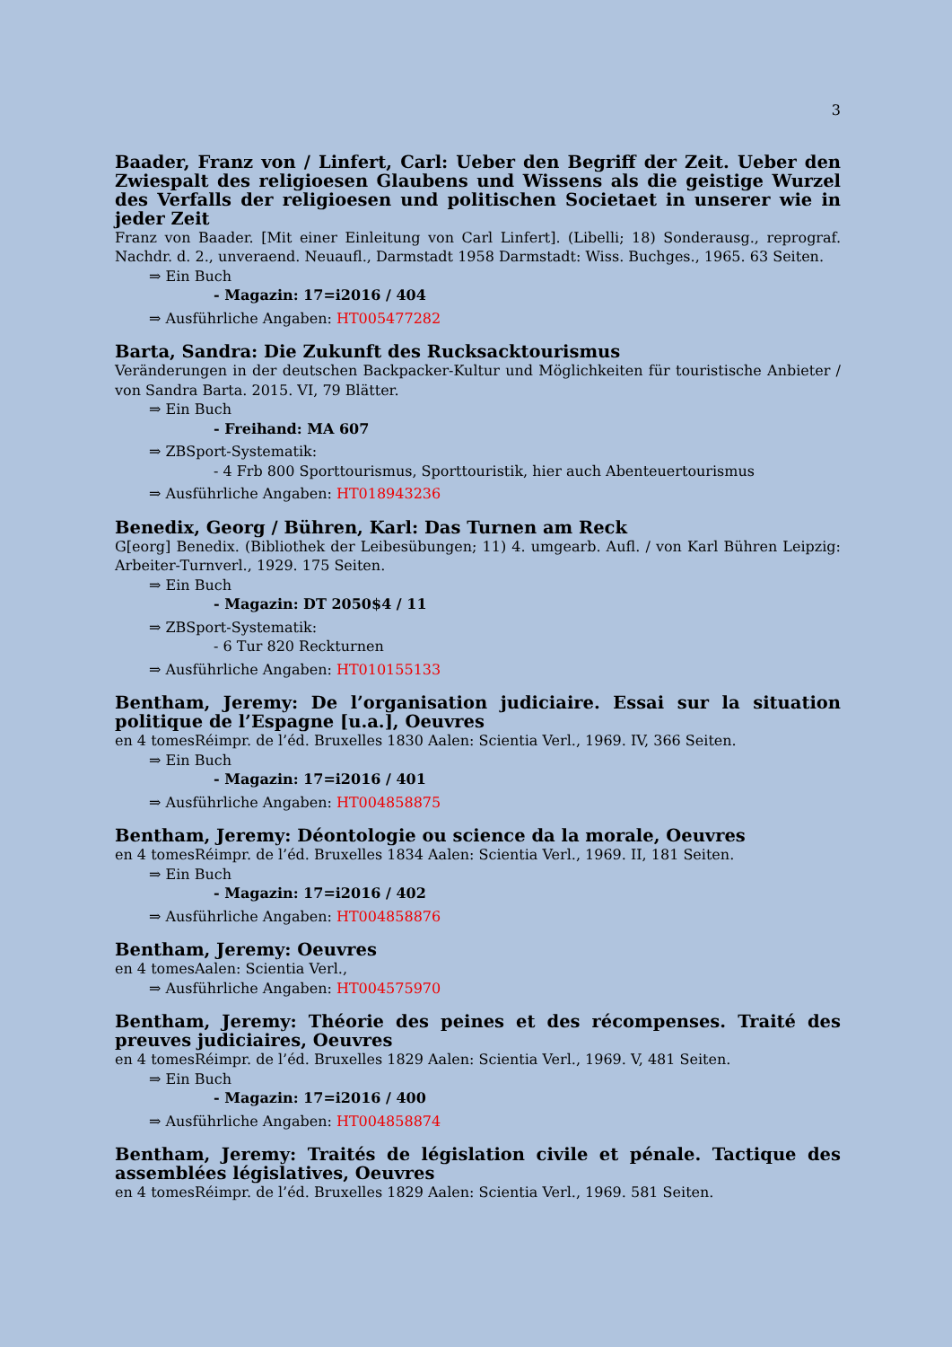3
Baader, Franz von / Linfert, Carl: Ueber den Begriff der Zeit. Ueber den Zwiespalt des religioesen Glaubens und Wissens als die geistige Wurzel des Verfalls der religioesen und politischen Societaet in unserer wie in jeder Zeit
Franz von Baader. [Mit einer Einleitung von Carl Linfert]. (Libelli; 18) Sonderausg., reprograf. Nachdr. d. 2., unveraend. Neuaufl., Darmstadt 1958 Darmstadt: Wiss. Buchges., 1965. 63 Seiten.
⇒ Ein Buch
- Magazin: 17=i2016 / 404
⇒ Ausführliche Angaben: HT005477282
Barta, Sandra: Die Zukunft des Rucksacktourismus
Veränderungen in der deutschen Backpacker-Kultur und Möglichkeiten für touristische Anbieter / von Sandra Barta. 2015. VI, 79 Blätter.
⇒ Ein Buch
- Freihand: MA 607
⇒ ZBSport-Systematik:
- 4 Frb 800 Sporttourismus, Sporttouristik, hier auch Abenteuertourismus
⇒ Ausführliche Angaben: HT018943236
Benedix, Georg / Bühren, Karl: Das Turnen am Reck
G[eorg] Benedix. (Bibliothek der Leibesübungen; 11) 4. umgearb. Aufl. / von Karl Bühren Leipzig: Arbeiter-Turnverl., 1929. 175 Seiten.
⇒ Ein Buch
- Magazin: DT 2050$4 / 11
⇒ ZBSport-Systematik:
- 6 Tur 820 Reckturnen
⇒ Ausführliche Angaben: HT010155133
Bentham, Jeremy: De l’organisation judiciaire. Essai sur la situation politique de l’Espagne [u.a.], Oeuvres
en 4 tomesRéimpr. de l’éd. Bruxelles 1830 Aalen: Scientia Verl., 1969. IV, 366 Seiten.
⇒ Ein Buch
- Magazin: 17=i2016 / 401
⇒ Ausführliche Angaben: HT004858875
Bentham, Jeremy: Déontologie ou science da la morale, Oeuvres
en 4 tomesRéimpr. de l’éd. Bruxelles 1834 Aalen: Scientia Verl., 1969. II, 181 Seiten.
⇒ Ein Buch
- Magazin: 17=i2016 / 402
⇒ Ausführliche Angaben: HT004858876
Bentham, Jeremy: Oeuvres
en 4 tomesAalen: Scientia Verl.,
⇒ Ausführliche Angaben: HT004575970
Bentham, Jeremy: Théorie des peines et des récompenses. Traité des preuves judiciaires, Oeuvres
en 4 tomesRéimpr. de l’éd. Bruxelles 1829 Aalen: Scientia Verl., 1969. V, 481 Seiten.
⇒ Ein Buch
- Magazin: 17=i2016 / 400
⇒ Ausführliche Angaben: HT004858874
Bentham, Jeremy: Traités de législation civile et pénale. Tactique des assemblées législatives, Oeuvres
en 4 tomesRéimpr. de l’éd. Bruxelles 1829 Aalen: Scientia Verl., 1969. 581 Seiten.